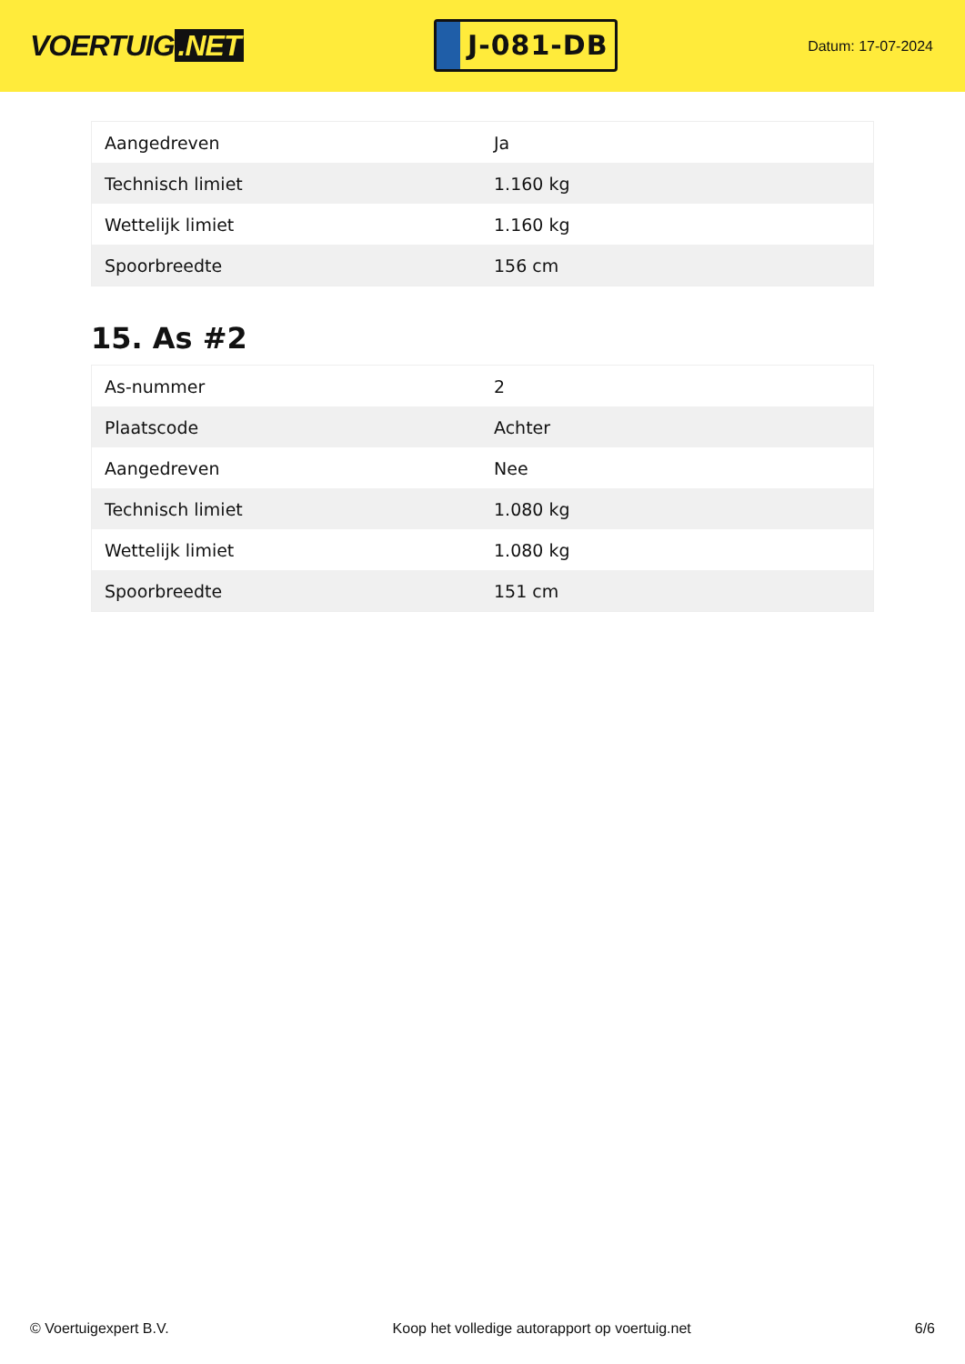VOERTUIG.NET
J-081-DB
Datum: 17-07-2024
| Aangedreven | Ja |
| Technisch limiet | 1.160 kg |
| Wettelijk limiet | 1.160 kg |
| Spoorbreedte | 156 cm |
15. As #2
| As-nummer | 2 |
| Plaatscode | Achter |
| Aangedreven | Nee |
| Technisch limiet | 1.080 kg |
| Wettelijk limiet | 1.080 kg |
| Spoorbreedte | 151 cm |
© Voertuigexpert B.V. Koop het volledige autorapport op voertuig.net 6/6